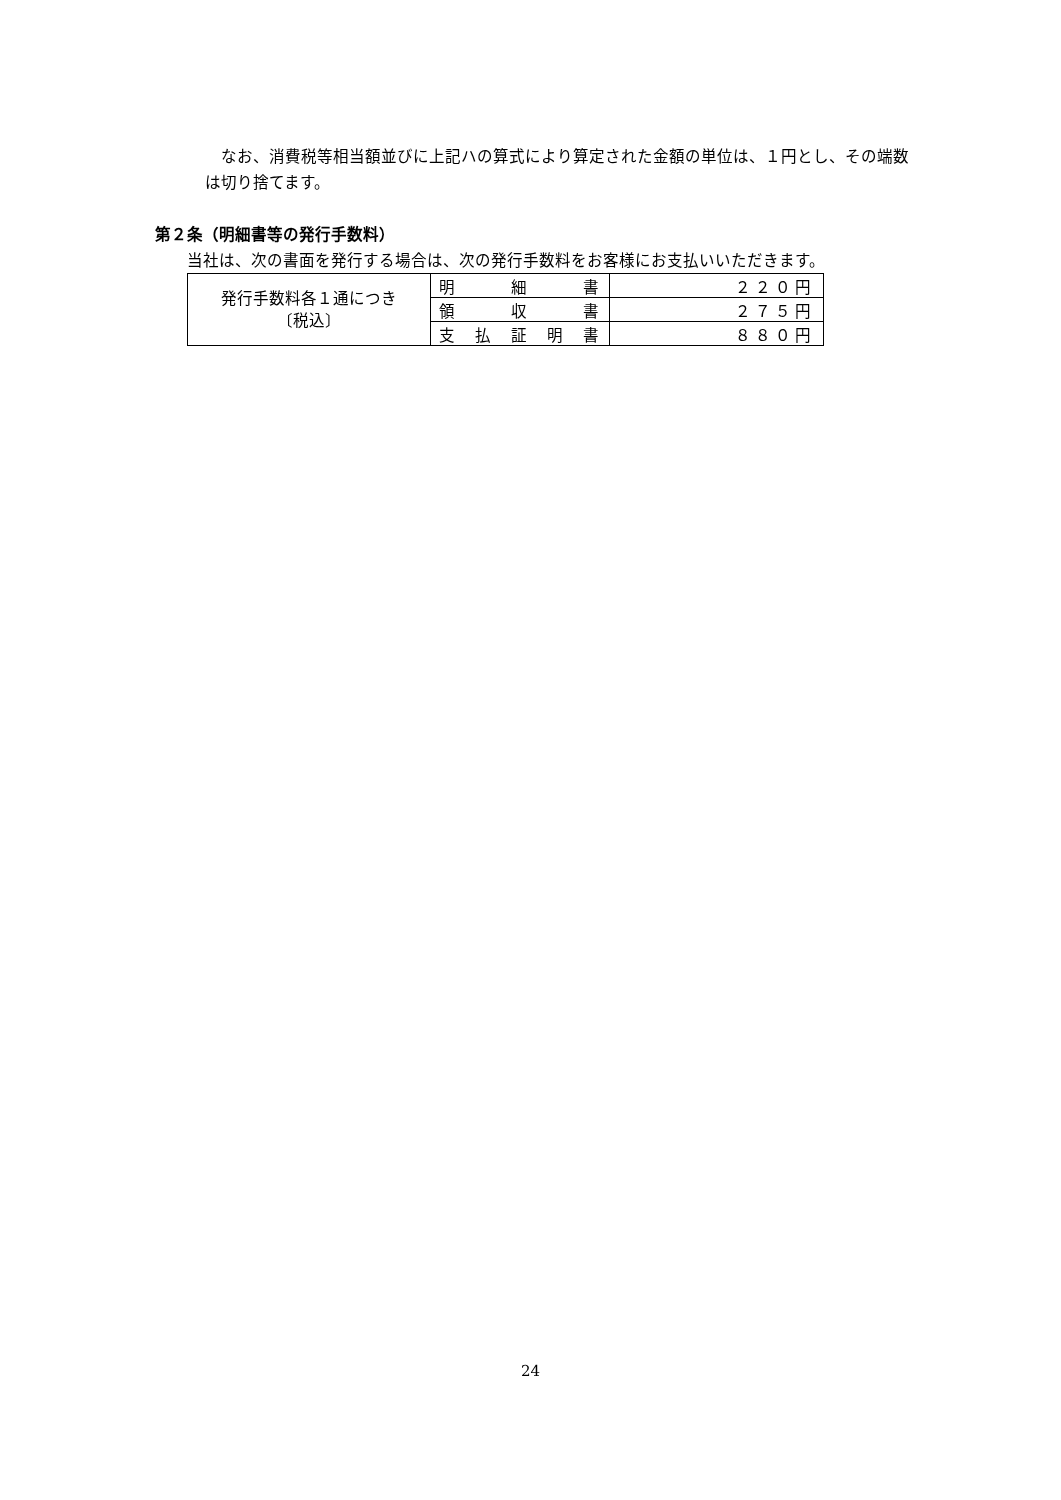なお、消費税等相当額並びに上記ハの算式により算定された金額の単位は、１円とし、その端数は切り捨てます。
第２条（明細書等の発行手数料）
当社は、次の書面を発行する場合は、次の発行手数料をお客様にお支払いいただきます。
| 発行手数料各１通につき 〔税込〕 | 明 細 書 | ２２０円 |
| | 領 収 書 | ２７５円 |
| | 支 払 証 明 書 | ８８０円 |
24